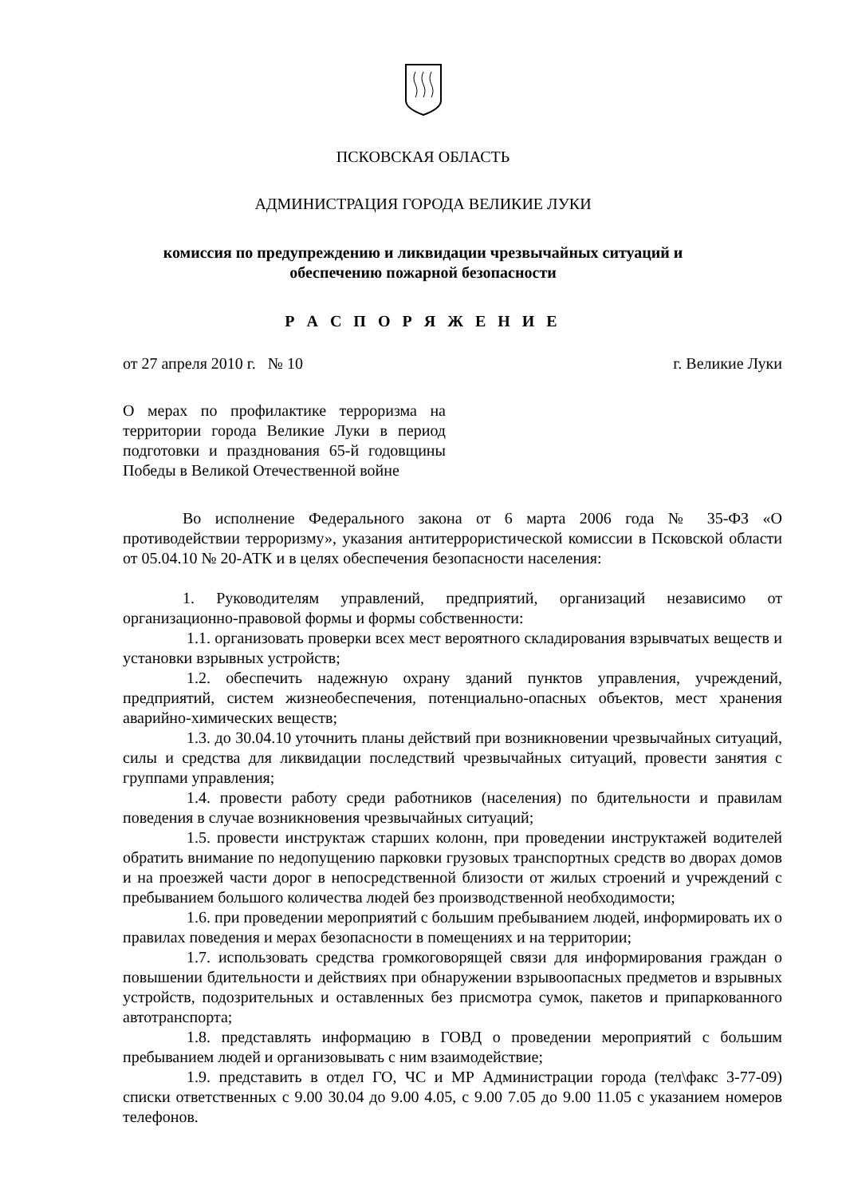ПСКОВСКАЯ ОБЛАСТЬ
АДМИНИСТРАЦИЯ ГОРОДА ВЕЛИКИЕ ЛУКИ
комиссия по предупреждению и ликвидации чрезвычайных ситуаций и
обеспечению пожарной безопасности
Р А С П О Р Я Ж Е Н И Е
от 27 апреля 2010 г. № 10 г. Великие Луки
О мерах по профилактике терроризма на территории города Великие Луки в период подготовки и празднования 65-й годовщины Победы в Великой Отечественной войне
Во исполнение Федерального закона от 6 марта 2006 года № 35-ФЗ «О противодействии терроризму», указания антитеррористической комиссии в Псковской области от 05.04.10 № 20-АТК и в целях обеспечения безопасности населения:
1. Руководителям управлений, предприятий, организаций независимо от организационно-правовой формы и формы собственности:
1.1. организовать проверки всех мест вероятного складирования взрывчатых веществ и установки взрывных устройств;
1.2. обеспечить надежную охрану зданий пунктов управления, учреждений, предприятий, систем жизнеобеспечения, потенциально-опасных объектов, мест хранения аварийно-химических веществ;
1.3. до 30.04.10 уточнить планы действий при возникновении чрезвычайных ситуаций, силы и средства для ликвидации последствий чрезвычайных ситуаций, провести занятия с группами управления;
1.4. провести работу среди работников (населения) по бдительности и правилам поведения в случае возникновения чрезвычайных ситуаций;
1.5. провести инструктаж старших колонн, при проведении инструктажей водителей обратить внимание по недопущению парковки грузовых транспортных средств во дворах домов и на проезжей части дорог в непосредственной близости от жилых строений и учреждений с пребыванием большого количества людей без производственной необходимости;
1.6. при проведении мероприятий с большим пребыванием людей, информировать их о правилах поведения и мерах безопасности в помещениях и на территории;
1.7. использовать средства громкоговорящей связи для информирования граждан о повышении бдительности и действиях при обнаружении взрывоопасных предметов и взрывных устройств, подозрительных и оставленных без присмотра сумок, пакетов и припаркованного автотранспорта;
1.8. представлять информацию в ГОВД о проведении мероприятий с большим пребыванием людей и организовывать с ним взаимодействие;
1.9. представить в отдел ГО, ЧС и МР Администрации города (тел\факс 3-77-09) списки ответственных с 9.00 30.04 до 9.00 4.05, с 9.00 7.05 до 9.00 11.05 с указанием номеров телефонов.